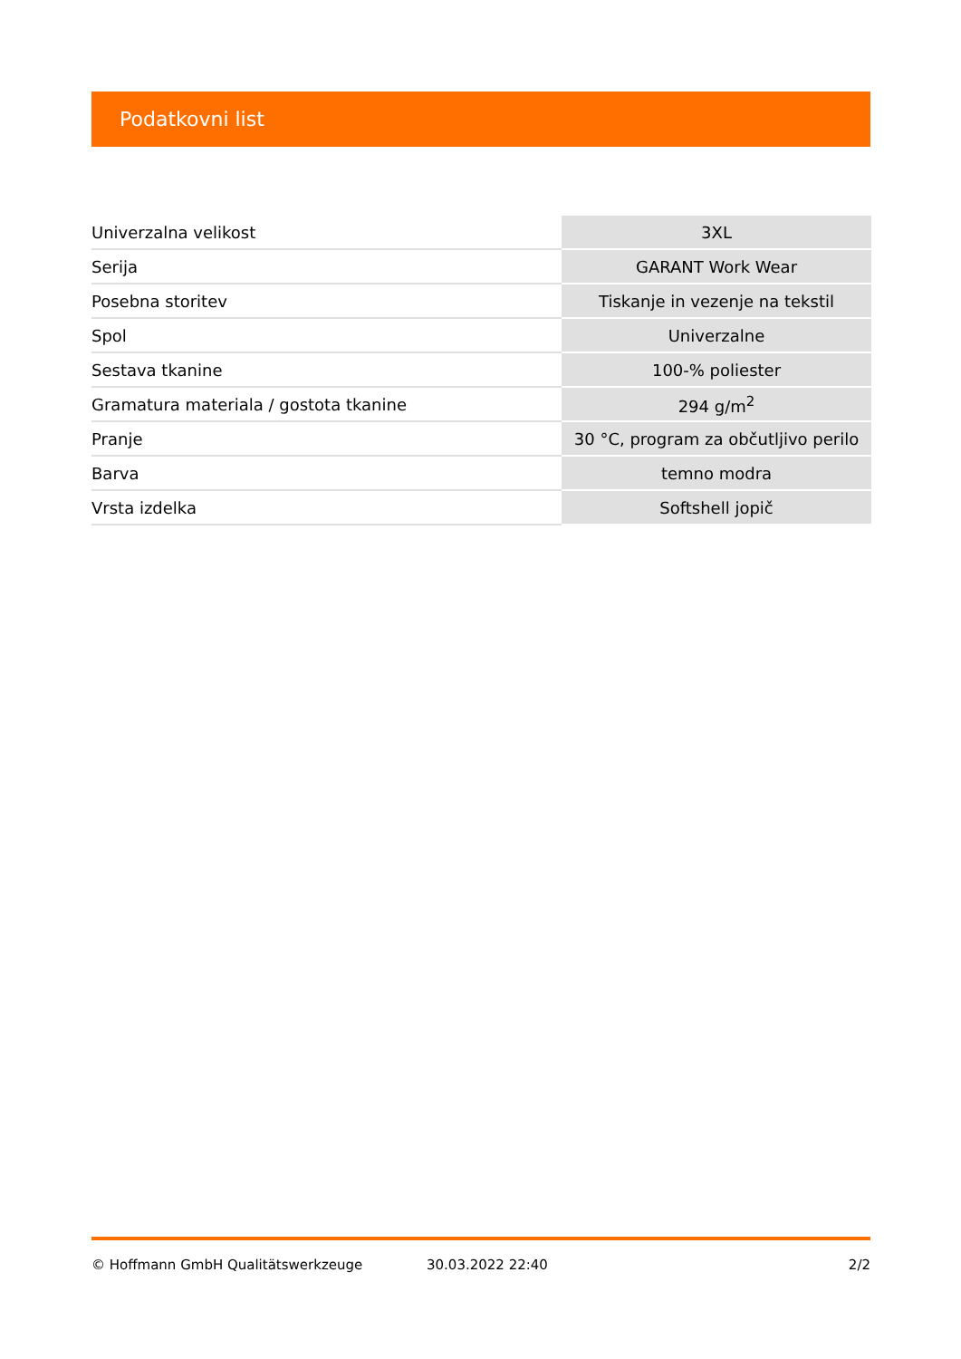Podatkovni list
| Univerzalna velikost | 3XL |
| Serija | GARANT Work Wear |
| Posebna storitev | Tiskanje in vezenje na tekstil |
| Spol | Univerzalne |
| Sestava tkanine | 100-% poliester |
| Gramatura materiala / gostota tkanine | 294 g/m<sup>2</sup> |
| Pranje | 30 °C, program za občutljivo perilo |
| Barva | temno modra |
| Vrsta izdelka | Softshell jopič |
© Hoffmann GmbH Qualitätswerkzeuge 30.03.2022 22:40 2/2